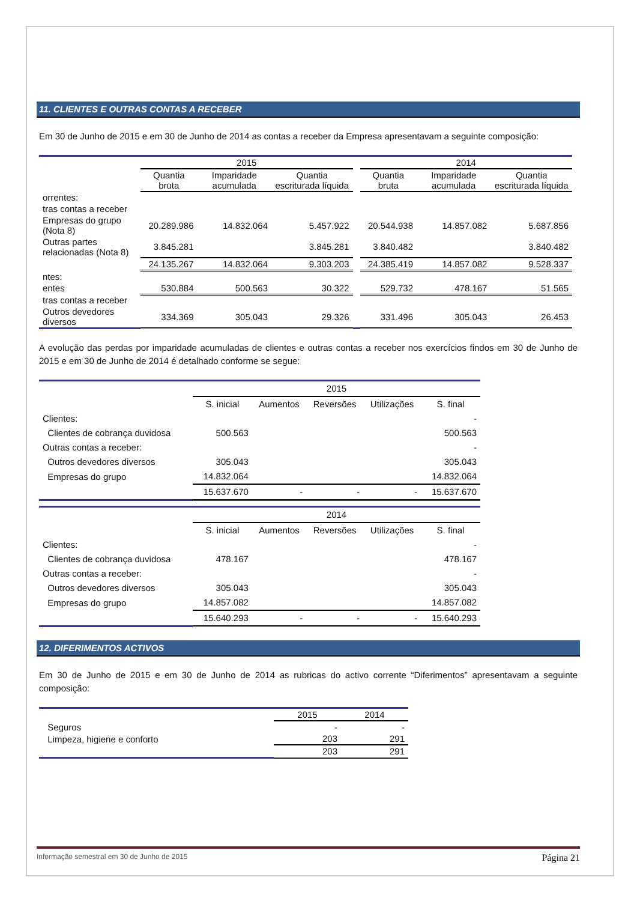11. CLIENTES E OUTRAS CONTAS A RECEBER
Em 30 de Junho de 2015 e em 30 de Junho de 2014 as contas a receber da Empresa apresentavam a seguinte composição:
| | 2015 | | | | 2014 | | |
| --- | --- | --- | --- | --- | --- | --- | --- |
| | Quantia bruta | Imparidade acumulada | Quantia escriturada líquida | | Quantia bruta | Imparidade acumulada | Quantia escriturada líquida |
| orrentes: | | | | | | | |
| tras contas a receber | | | | | | | |
| Empresas do grupo (Nota 8) | 20.289.986 | 14.832.064 | 5.457.922 | | 20.544.938 | 14.857.082 | 5.687.856 |
| Outras partes relacionadas (Nota 8) | 3.845.281 | | 3.845.281 | | 3.840.482 | | 3.840.482 |
| | 24.135.267 | 14.832.064 | 9.303.203 | | 24.385.419 | 14.857.082 | 9.528.337 |
| ntes: | | | | | | | |
| entes | 530.884 | 500.563 | 30.322 | | 529.732 | 478.167 | 51.565 |
| tras contas a receber | | | | | | | |
| Outros devedores diversos | 334.369 | 305.043 | 29.326 | | 331.496 | 305.043 | 26.453 |
A evolução das perdas por imparidade acumuladas de clientes e outras contas a receber nos exercícios findos em 30 de Junho de 2015 e em 30 de Junho de 2014 é detalhado conforme se segue:
| | 2015 | | | | |
| --- | --- | --- | --- | --- | --- |
| | S. inicial | Aumentos | Reversões | Utilizações | S. final |
| Clientes: | | | | | - |
| Clientes de cobrança duvidosa | 500.563 | | | | 500.563 |
| Outras contas a receber: | | | | | - |
| Outros devedores diversos | 305.043 | | | | 305.043 |
| Empresas do grupo | 14.832.064 | | | | 14.832.064 |
| | 15.637.670 | - | - | - | 15.637.670 |
| | 2014 | | | | |
| --- | --- | --- | --- | --- | --- |
| | S. inicial | Aumentos | Reversões | Utilizações | S. final |
| Clientes: | | | | | - |
| Clientes de cobrança duvidosa | 478.167 | | | | 478.167 |
| Outras contas a receber: | | | | | - |
| Outros devedores diversos | 305.043 | | | | 305.043 |
| Empresas do grupo | 14.857.082 | | | | 14.857.082 |
| | 15.640.293 | - | - | - | 15.640.293 |
12. DIFERIMENTOS ACTIVOS
Em 30 de Junho de 2015 e em 30 de Junho de 2014 as rubricas do activo corrente “Diferimentos” apresentavam a seguinte composição:
| | 2015 | 2014 |
| --- | --- | --- |
| Seguros | - | - |
| Limpeza, higiene e conforto | 203 | 291 |
| | 203 | 291 |
Informação semestral em 30 de Junho de 2015 Página 21